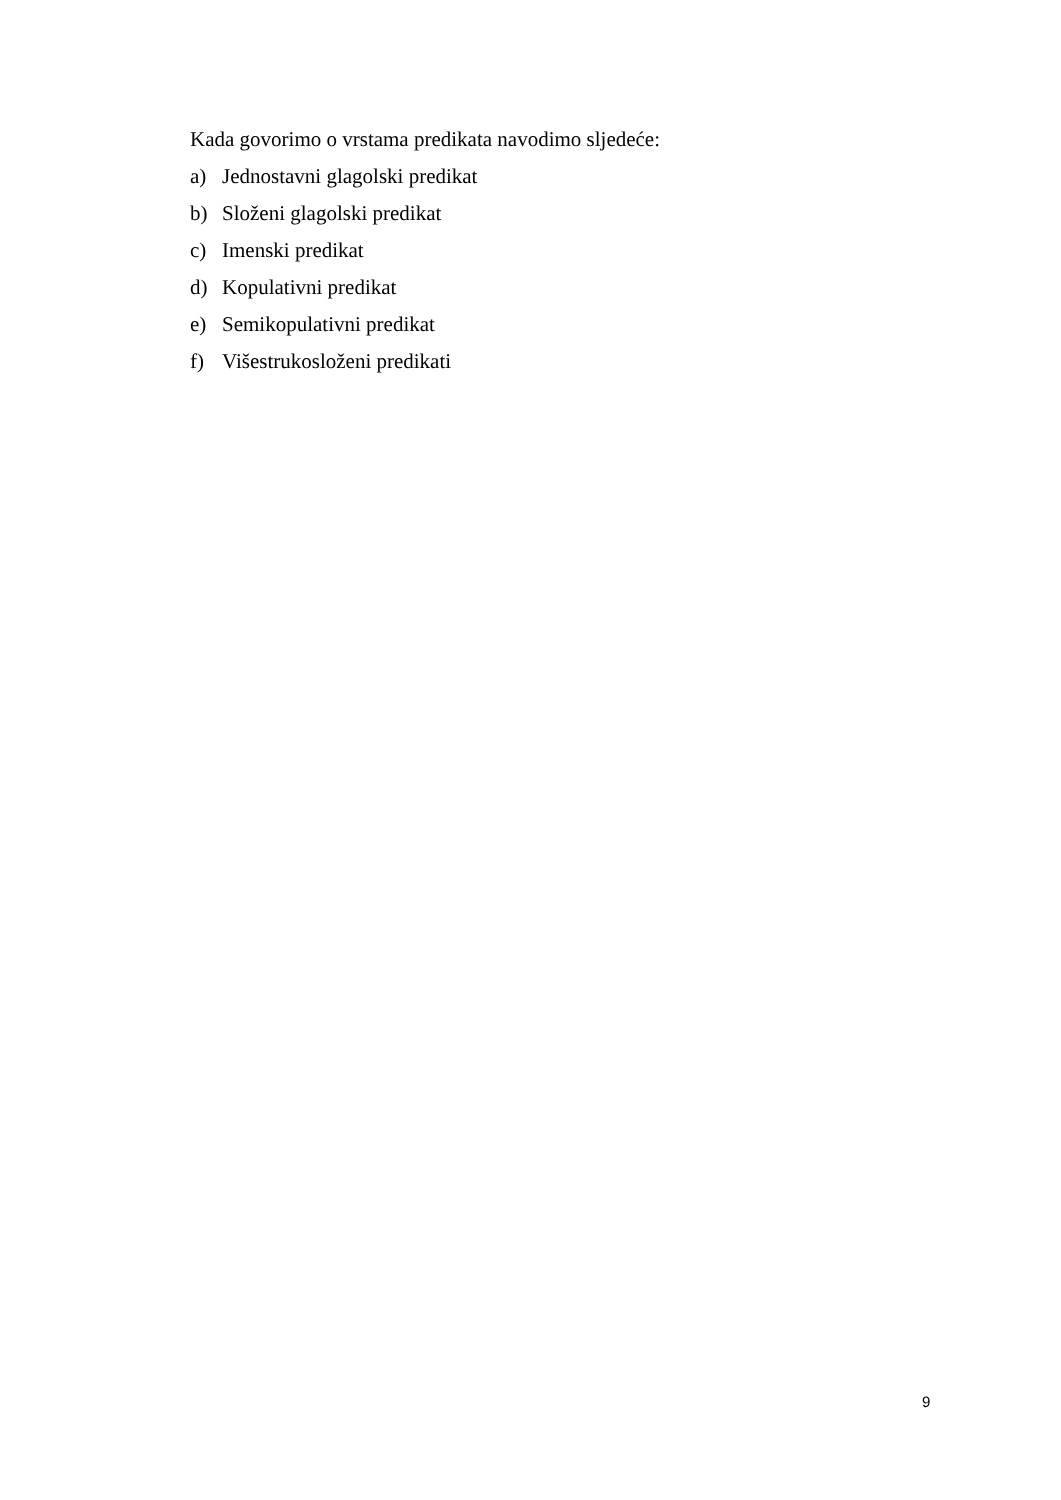Kada govorimo o vrstama predikata navodimo sljedeće:
a) Jednostavni glagolski predikat
b) Složeni glagolski predikat
c) Imenski predikat
d) Kopulativni predikat
e) Semikopulativni predikat
f) Višestrukosloženi predikati
9